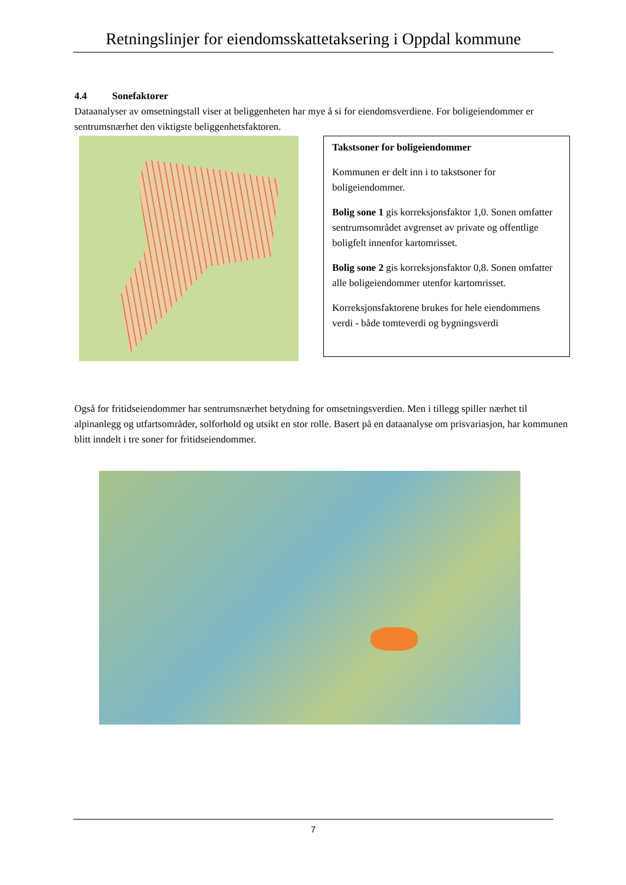Retningslinjer for eiendomsskattetaksering i Oppdal kommune
4.4 Sonefaktorer
Dataanalyser av omsetningstall viser at beliggenheten har mye å si for eiendomsverdiene. For boligeiendommer er sentrumsnærhet den viktigste beliggenhetsfaktoren.
Takstsoner for boligeiendommer
Kommunen er delt inn i to takstsoner for boligeiendommer.
Bolig sone 1 gis korreksjonsfaktor 1,0. Sonen omfatter sentrumsområdet avgrenset av private og offentlige boligfelt innenfor kartomrisset.
Bolig sone 2 gis korreksjonsfaktor 0,8. Sonen omfatter alle boligeiendommer utenfor kartomrisset.
Korreksjonsfaktorene brukes for hele eiendommens verdi - både tomteverdi og bygningsverdi
Også for fritidseiendommer har sentrumsnærhet betydning for omsetningsverdien. Men i tillegg spiller nærhet til alpinanlegg og utfartsområder, solforhold og utsikt en stor rolle. Basert på en dataanalyse om prisvariasjon, har kommunen blitt inndelt i tre soner for fritidseiendommer.
7